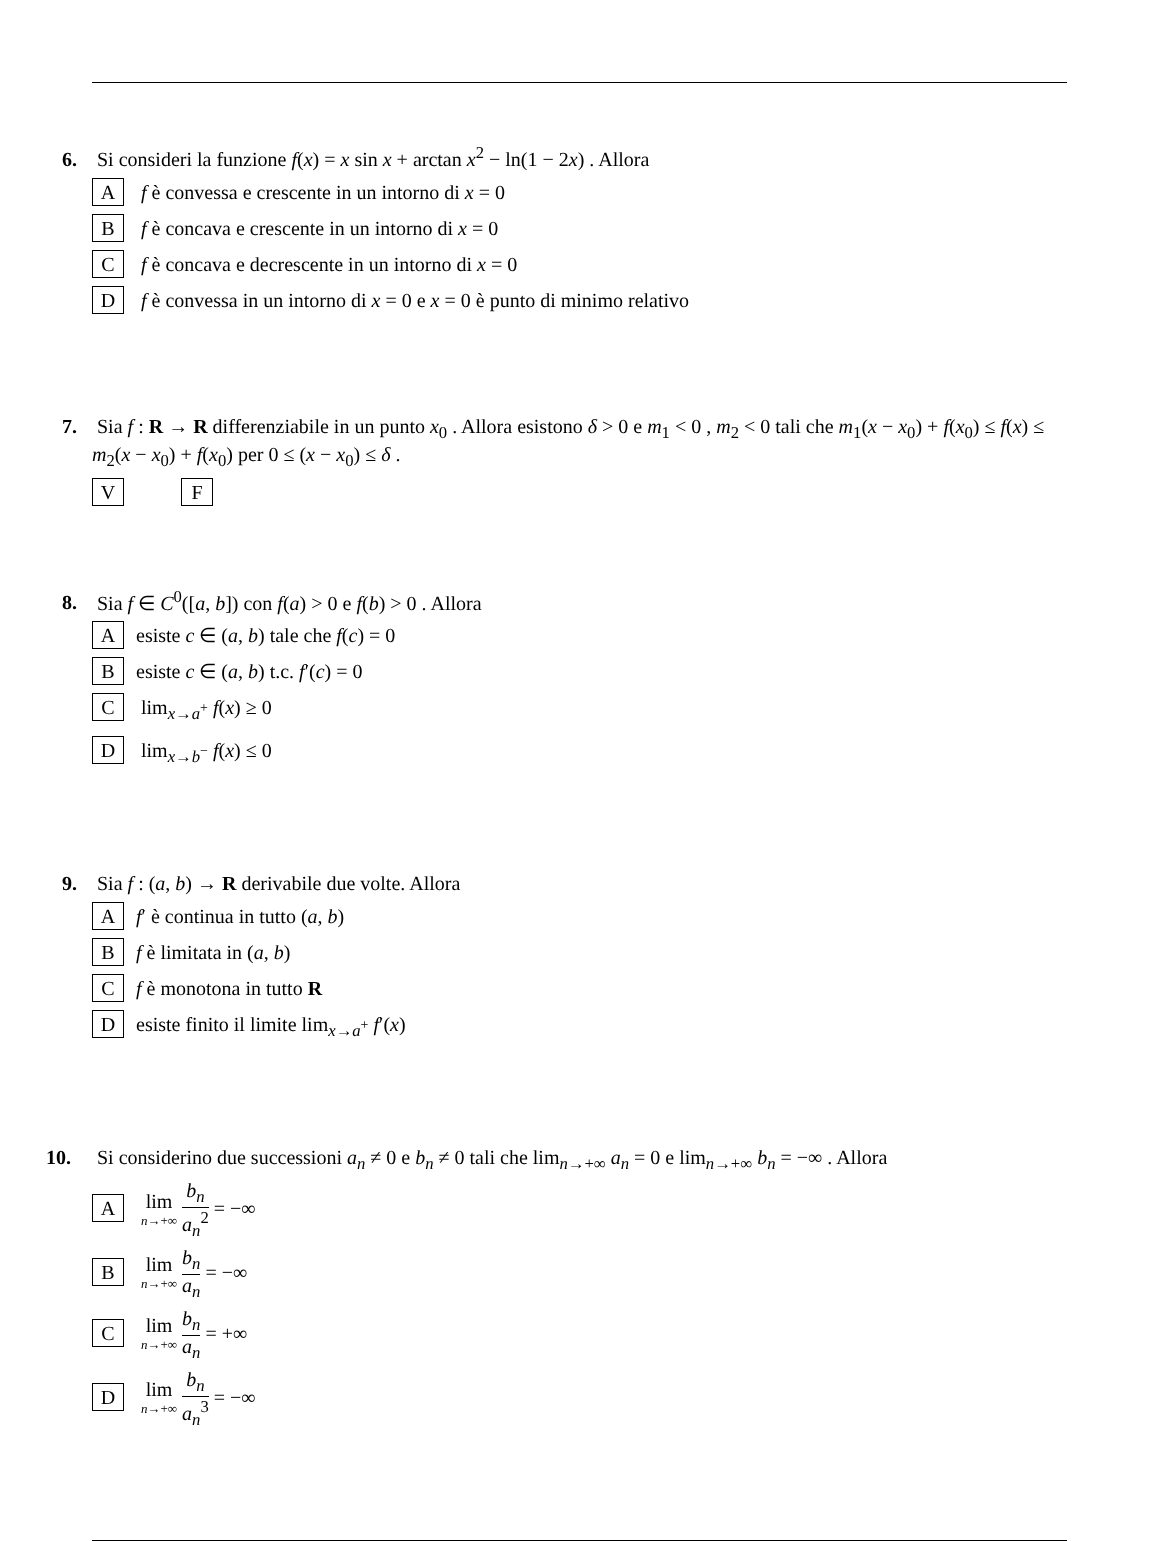6. Si consideri la funzione f(x) = x sin x + arctan x<sup>2</sup> − ln(1 − 2x) . Allora
A f è convessa e crescente in un intorno di x = 0
B f è concava e crescente in un intorno di x = 0
C f è concava e decrescente in un intorno di x = 0
D f è convessa in un intorno di x = 0 e x = 0 è punto di minimo relativo
7. Sia f : R → R differenziabile in un punto x<sub>0</sub> . Allora esistono δ > 0 e m<sub>1</sub> < 0 , m<sub>2</sub> < 0 tali che m<sub>1</sub>(x − x<sub>0</sub>) + f(x<sub>0</sub>) ≤ f(x) ≤ m<sub>2</sub>(x − x<sub>0</sub>) + f(x<sub>0</sub>) per 0 ≤ (x − x<sub>0</sub>) ≤ δ .
V F
8. Sia f ∈ C<sup>0</sup>([a, b]) con f(a) > 0 e f(b) > 0 . Allora
Aesiste c ∈ (a, b) tale che f(c) = 0
Besiste c ∈ (a, b) t.c. f′(c) = 0
C lim<sub>x→a<sup>+</sup></sub> f(x) ≥ 0
D lim<sub>x→b<sup>−</sup></sub> f(x) ≤ 0
9. Sia f : (a, b) → R derivabile due volte. Allora
Af′ è continua in tutto (a, b)
Bf è limitata in (a, b)
Cf è monotona in tutto R
Desiste finito il limite lim<sub>x→a<sup>+</sup></sub> f′(x)
10. Si considerino due successioni a<sub>n</sub> ≠ 0 e b<sub>n</sub> ≠ 0 tali che lim<sub>n→+∞</sub> a<sub>n</sub> = 0 e lim<sub>n→+∞</sub> b<sub>n</sub> = −∞ . Allora
A lim n→+∞ b<sub>n</sub> a<sub>n</sub><sup>2</sup> = −∞
B lim n→+∞ b<sub>n</sub> a<sub>n</sub> = −∞
C lim n→+∞ b<sub>n</sub> a<sub>n</sub> = +∞
D lim n→+∞ b<sub>n</sub> a<sub>n</sub><sup>3</sup> = −∞